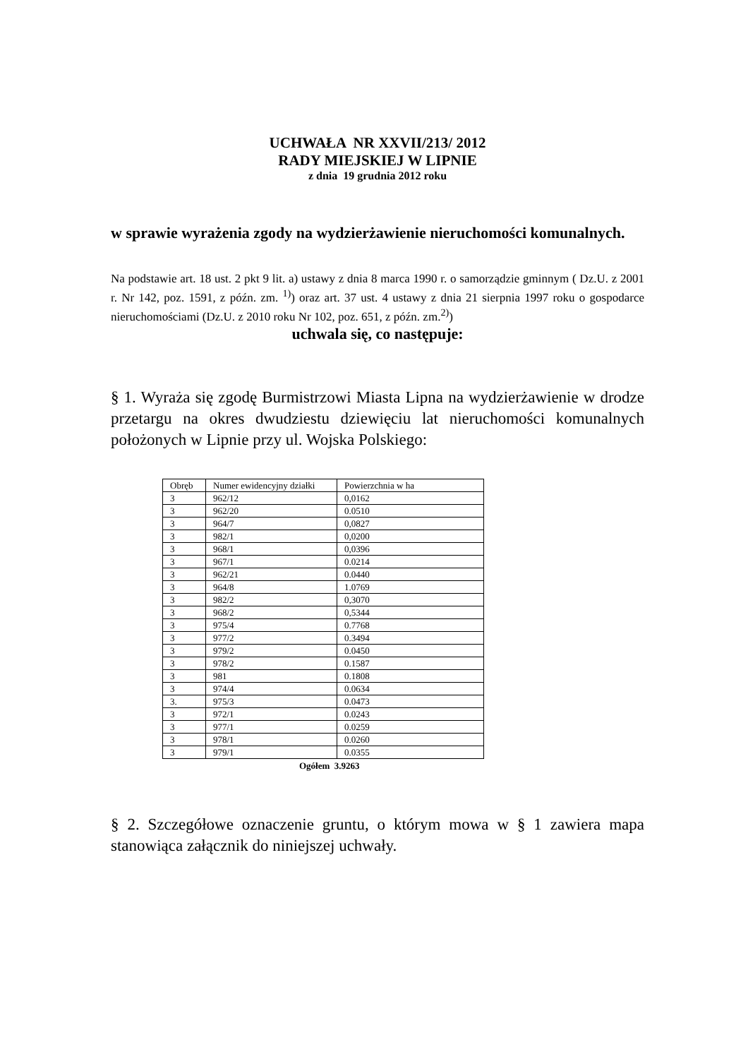UCHWAŁA NR XXVII/213/ 2012
RADY MIEJSKIEJ W LIPNIE
z dnia 19 grudnia 2012 roku
w sprawie wyrażenia zgody na wydzierżawienie nieruchomości komunalnych.
Na podstawie art. 18 ust. 2 pkt 9 lit. a) ustawy z dnia 8 marca 1990 r. o samorządzie gminnym ( Dz.U. z 2001 r. Nr 142, poz. 1591, z późn. zm. <sup>1)</sup>) oraz art. 37 ust. 4 ustawy z dnia 21 sierpnia 1997 roku o gospodarce nieruchomościami (Dz.U. z 2010 roku Nr 102, poz. 651, z późn. zm.<sup>2)</sup>)
uchwala się, co następuje:
§ 1. Wyraża się zgodę Burmistrzowi Miasta Lipna na wydzierżawienie w drodze przetargu na okres dwudziestu dziewięciu lat nieruchomości komunalnych położonych w Lipnie przy ul. Wojska Polskiego:
| Obręb | Numer ewidencyjny działki | Powierzchnia w ha |
| 3 | 962/12 | 0,0162 |
| 3 | 962/20 | 0.0510 |
| 3 | 964/7 | 0,0827 |
| 3 | 982/1 | 0,0200 |
| 3 | 968/1 | 0,0396 |
| 3 | 967/1 | 0.0214 |
| 3 | 962/21 | 0.0440 |
| 3 | 964/8 | 1.0769 |
| 3 | 982/2 | 0,3070 |
| 3 | 968/2 | 0,5344 |
| 3 | 975/4 | 0.7768 |
| 3 | 977/2 | 0.3494 |
| 3 | 979/2 | 0.0450 |
| 3 | 978/2 | 0.1587 |
| 3 | 981 | 0.1808 |
| 3 | 974/4 | 0.0634 |
| 3. | 975/3 | 0.0473 |
| 3 | 972/1 | 0.0243 |
| 3 | 977/1 | 0.0259 |
| 3 | 978/1 | 0.0260 |
| 3 | 979/1 | 0.0355 |
Ogółem 3.9263
§ 2. Szczegółowe oznaczenie gruntu, o którym mowa w § 1 zawiera mapa stanowiąca załącznik do niniejszej uchwały.